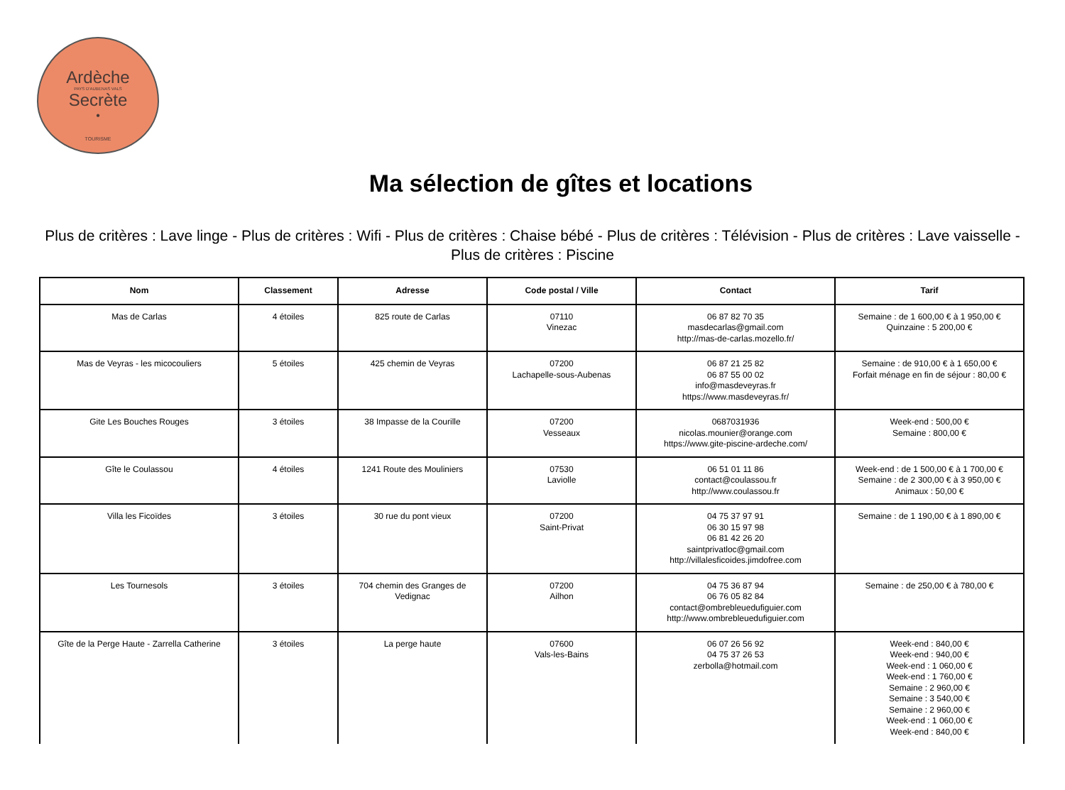Ardèche
PAYS D'AUBENAS VALS
Secrète
•
TOURISME
Ma sélection de gîtes et locations
Plus de critères : Lave linge - Plus de critères : Wifi - Plus de critères : Chaise bébé - Plus de critères : Télévision - Plus de critères : Lave vaisselle - Plus de critères : Piscine
| Nom | Classement | Adresse | Code postal / Ville | Contact | Tarif |
| --- | --- | --- | --- | --- | --- |
| Mas de Carlas | 4 étoiles | 825 route de Carlas | 07110 Vinezac | 06 87 82 70 35 masdecarlas@gmail.com http://mas-de-carlas.mozello.fr/ | Semaine : de 1 600,00 € à 1 950,00 € Quinzaine : 5 200,00 € |
| Mas de Veyras - les micocouliers | 5 étoiles | 425 chemin de Veyras | 07200 Lachapelle-sous-Aubenas | 06 87 21 25 82 06 87 55 00 02 info@masdeveyras.fr https://www.masdeveyras.fr/ | Semaine : de 910,00 € à 1 650,00 € Forfait ménage en fin de séjour : 80,00 € |
| Gite Les Bouches Rouges | 3 étoiles | 38 Impasse de la Courille | 07200 Vesseaux | 0687031936 nicolas.mounier@orange.com https://www.gite-piscine-ardeche.com/ | Week-end : 500,00 € Semaine : 800,00 € |
| Gîte le Coulassou | 4 étoiles | 1241 Route des Mouliniers | 07530 Laviolle | 06 51 01 11 86 contact@coulassou.fr http://www.coulassou.fr | Week-end : de 1 500,00 € à 1 700,00 € Semaine : de 2 300,00 € à 3 950,00 € Animaux : 50,00 € |
| Villa les Ficoïdes | 3 étoiles | 30 rue du pont vieux | 07200 Saint-Privat | 04 75 37 97 91 06 30 15 97 98 06 81 42 26 20 saintprivatloc@gmail.com http://villalesficoides.jimdofree.com | Semaine : de 1 190,00 € à 1 890,00 € |
| Les Tournesols | 3 étoiles | 704 chemin des Granges de Vedignac | 07200 Ailhon | 04 75 36 87 94 06 76 05 82 84 contact@ombrebleuedufiguier.com http://www.ombrebleuedufiguier.com | Semaine : de 250,00 € à 780,00 € |
| Gîte de la Perge Haute - Zarrella Catherine | 3 étoiles | La perge haute | 07600 Vals-les-Bains | 06 07 26 56 92 04 75 37 26 53 zerbolla@hotmail.com | Week-end : 840,00 € Week-end : 940,00 € Week-end : 1 060,00 € Week-end : 1 760,00 € Semaine : 2 960,00 € Semaine : 3 540,00 € Semaine : 2 960,00 € Week-end : 1 060,00 € Week-end : 840,00 € |